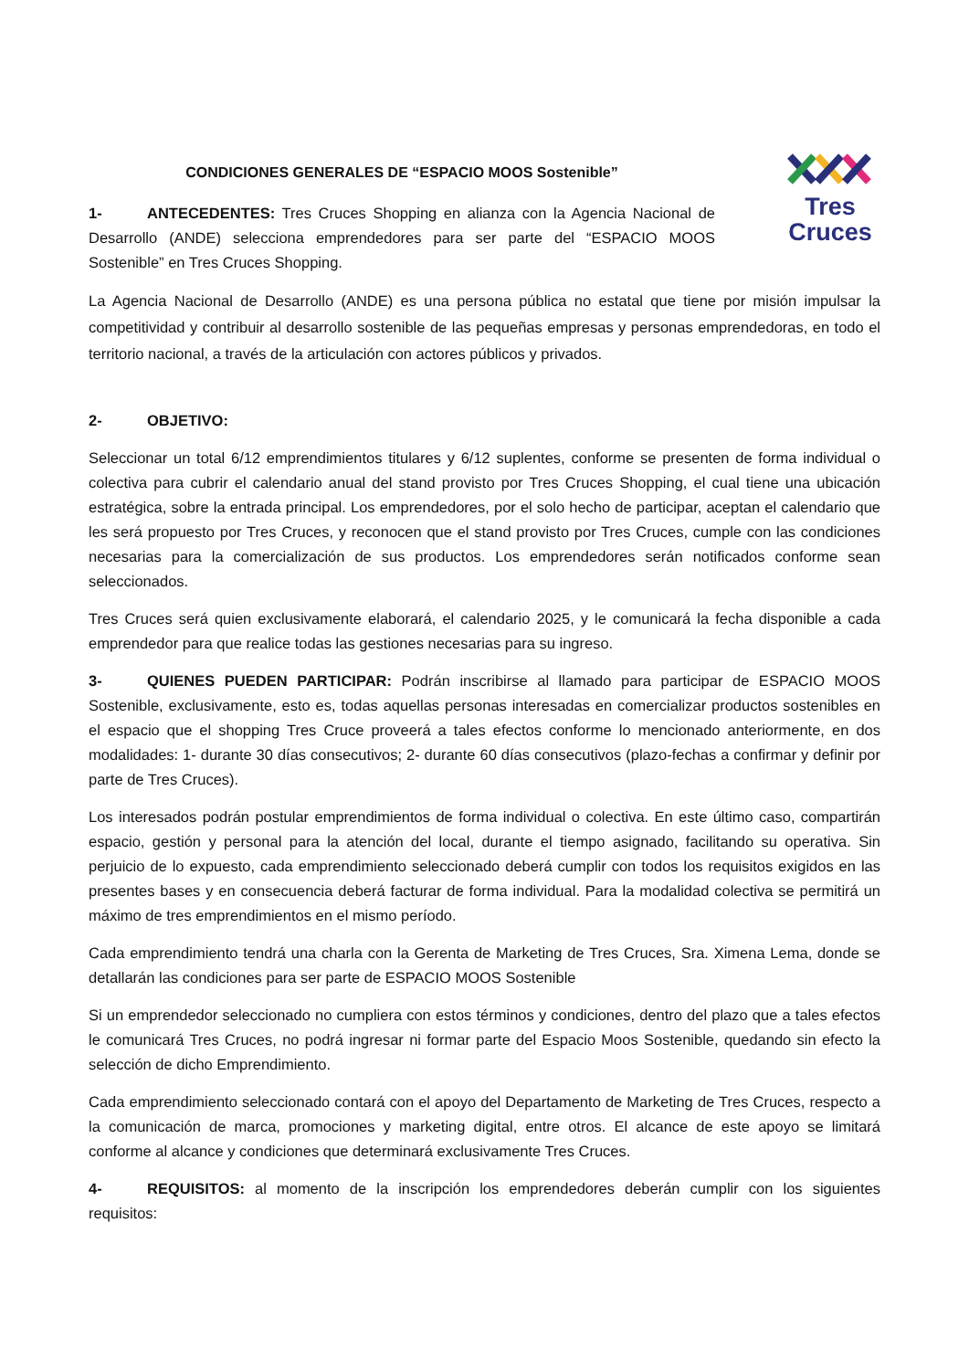CONDICIONES GENERALES DE “ESPACIO MOOS Sostenible”
1- ANTECEDENTES: Tres Cruces Shopping en alianza con la Agencia Nacional de Desarrollo (ANDE) selecciona emprendedores para ser parte del “ESPACIO MOOS Sostenible” en Tres Cruces Shopping.
Tres
Cruces
La Agencia Nacional de Desarrollo (ANDE) es una persona pública no estatal que tiene por misión impulsar la competitividad y contribuir al desarrollo sostenible de las pequeñas empresas y personas emprendedoras, en todo el territorio nacional, a través de la articulación con actores públicos y privados.
2- OBJETIVO:
Seleccionar un total 6/12 emprendimientos titulares y 6/12 suplentes, conforme se presenten de forma individual o colectiva para cubrir el calendario anual del stand provisto por Tres Cruces Shopping, el cual tiene una ubicación estratégica, sobre la entrada principal. Los emprendedores, por el solo hecho de participar, aceptan el calendario que les será propuesto por Tres Cruces, y reconocen que el stand provisto por Tres Cruces, cumple con las condiciones necesarias para la comercialización de sus productos. Los emprendedores serán notificados conforme sean seleccionados.
Tres Cruces será quien exclusivamente elaborará, el calendario 2025, y le comunicará la fecha disponible a cada emprendedor para que realice todas las gestiones necesarias para su ingreso.
3- QUIENES PUEDEN PARTICIPAR: Podrán inscribirse al llamado para participar de ESPACIO MOOS Sostenible, exclusivamente, esto es, todas aquellas personas interesadas en comercializar productos sostenibles en el espacio que el shopping Tres Cruce proveerá a tales efectos conforme lo mencionado anteriormente, en dos modalidades: 1- durante 30 días consecutivos; 2- durante 60 días consecutivos (plazo-fechas a confirmar y definir por parte de Tres Cruces).
Los interesados podrán postular emprendimientos de forma individual o colectiva. En este último caso, compartirán espacio, gestión y personal para la atención del local, durante el tiempo asignado, facilitando su operativa. Sin perjuicio de lo expuesto, cada emprendimiento seleccionado deberá cumplir con todos los requisitos exigidos en las presentes bases y en consecuencia deberá facturar de forma individual. Para la modalidad colectiva se permitirá un máximo de tres emprendimientos en el mismo período.
Cada emprendimiento tendrá una charla con la Gerenta de Marketing de Tres Cruces, Sra. Ximena Lema, donde se detallarán las condiciones para ser parte de ESPACIO MOOS Sostenible
Si un emprendedor seleccionado no cumpliera con estos términos y condiciones, dentro del plazo que a tales efectos le comunicará Tres Cruces, no podrá ingresar ni formar parte del Espacio Moos Sostenible, quedando sin efecto la selección de dicho Emprendimiento.
Cada emprendimiento seleccionado contará con el apoyo del Departamento de Marketing de Tres Cruces, respecto a la comunicación de marca, promociones y marketing digital, entre otros. El alcance de este apoyo se limitará conforme al alcance y condiciones que determinará exclusivamente Tres Cruces.
4- REQUISITOS: al momento de la inscripción los emprendedores deberán cumplir con los siguientes requisitos: